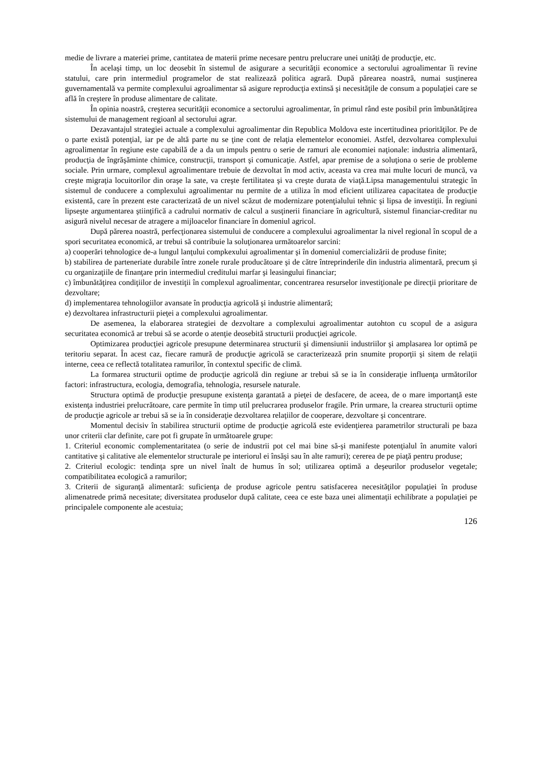medie de livrare a materiei prime, cantitatea de materii prime necesare pentru prelucrare unei unităţi de producţie, etc.
În acelaşi timp, un loc deosebit în sistemul de asigurare a securităţii economice a sectorului agroalimentar îi revine statului, care prin intermediul programelor de stat realizează politica agrară. După părearea noastră, numai susţinerea guvernamentală va permite complexului agroalimentar să asigure reproducţia extinsă şi necesităţile de consum a populaţiei care se află în creştere în produse alimentare de calitate.
În opinia noastră, creşterea securităţii economice a sectorului agroalimentar, în primul rând este posibil prin îmbunătăţirea sistemului de management regioanl al sectorului agrar.
Dezavantajul strategiei actuale a complexului agroalimentar din Republica Moldova este incertitudinea priorităţilor. Pe de o parte există potenţial, iar pe de altă parte nu se ţine cont de relaţia elementelor economiei. Astfel, dezvoltarea complexului agroalimentar în regiune este capabilă de a da un impuls pentru o serie de ramuri ale economiei naţionale: industria alimentară, producţia de îngrăşăminte chimice, construcţii, transport şi comunicaţie. Astfel, apar premise de a soluţiona o serie de probleme sociale. Prin urmare, complexul agroalimentare trebuie de dezvoltat în mod activ, aceasta va crea mai multe locuri de muncă, va creşte migraţia locuitorilor din oraşe la sate, va creşte fertilitatea şi va creşte durata de viaţă.Lipsa managementului strategic în sistemul de conducere a complexului agroalimentar nu permite de a utiliza în mod eficient utilizarea capacitatea de producţie existentă, care în prezent este caracterizată de un nivel scăzut de modernizare potenţialului tehnic şi lipsa de investiţii. În regiuni lipseşte argumentarea ştiinţifică a cadrului normativ de calcul a susţinerii financiare în agricultură, sistemul financiar-creditar nu asigură nivelul necesar de atragere a mijloacelor financiare în domeniul agricol.
După părerea noastră, perfecţionarea sistemului de conducere a complexului agroalimentar la nivel regional în scopul de a spori securitatea economică, ar trebui să contribuie la soluţionarea următoarelor sarcini:
a) cooperări tehnologice de-a lungul lanţului compkexului agroalimentar şi în domeniul comercializării de produse finite;
b) stabilirea de parteneriate durabile între zonele rurale producătoare şi de către întreprinderile din industria alimentară, precum şi cu organizaţiile de finanţare prin intermediul creditului marfar şi leasingului financiar;
c) îmbunătăţirea condiţiilor de investiţii în complexul agroalimentar, concentrarea resurselor investiţionale pe direcţii prioritare de dezvoltare;
d) implementarea tehnologiilor avansate în producţia agricolă şi industrie alimentară;
e) dezvoltarea infrastructurii pieţei a complexului agroalimentar.
De asemenea, la elaborarea strategiei de dezvoltare a complexului agroalimentar autohton cu scopul de a asigura securitatea economică ar trebui să se acorde o atenţie deosebită structurii producţiei agricole.
Optimizarea producţiei agricole presupune determinarea structurii şi dimensiunii industriilor şi amplasarea lor optimă pe teritoriu separat. În acest caz, fiecare ramură de producţie agricolă se caracterizează prin snumite proporţii şi sitem de relaţii interne, ceea ce reflectă totalitatea ramurilor, în contextul specific de climă.
La formarea structurii optime de producţie agricolă din regiune ar trebui să se ia în consideraţie influenţa următorilor factori: infrastructura, ecologia, demografia, tehnologia, resursele naturale.
Structura optimă de producţie presupune existenţa garantată a pieţei de desfacere, de aceea, de o mare importanţă este existenţa industriei prelucrătoare, care permite în timp util prelucrarea produselor fragile. Prin urmare, la crearea structurii optime de producţie agricole ar trebui să se ia în consideraţie dezvoltarea relaţiilor de cooperare, dezvoltare şi concentrare.
Momentul decisiv în stabilirea structurii optime de producţie agricolă este evidenţierea parametrilor structurali pe baza unor criterii clar definite, care pot fi grupate în următoarele grupe:
1. Criteriul economic complementaritatea (o serie de industrii pot cel mai bine să-şi manifeste potenţialul în anumite valori cantitative şi calitative ale elementelor structurale pe interiorul ei însăşi sau în alte ramuri); cererea de pe piaţă pentru produse;
2. Criteriul ecologic: tendinţa spre un nivel înalt de humus în sol; utilizarea optimă a deşeurilor produselor vegetale; compatibilitatea ecologică a ramurilor;
3. Criterii de siguranţă alimentară: suficienţa de produse agricole pentru satisfacerea necesităţilor populaţiei în produse alimenatrede primă necesitate; diversitatea produselor după calitate, ceea ce este baza unei alimentaţii echilibrate a populaţiei pe principalele componente ale acestuia;
126